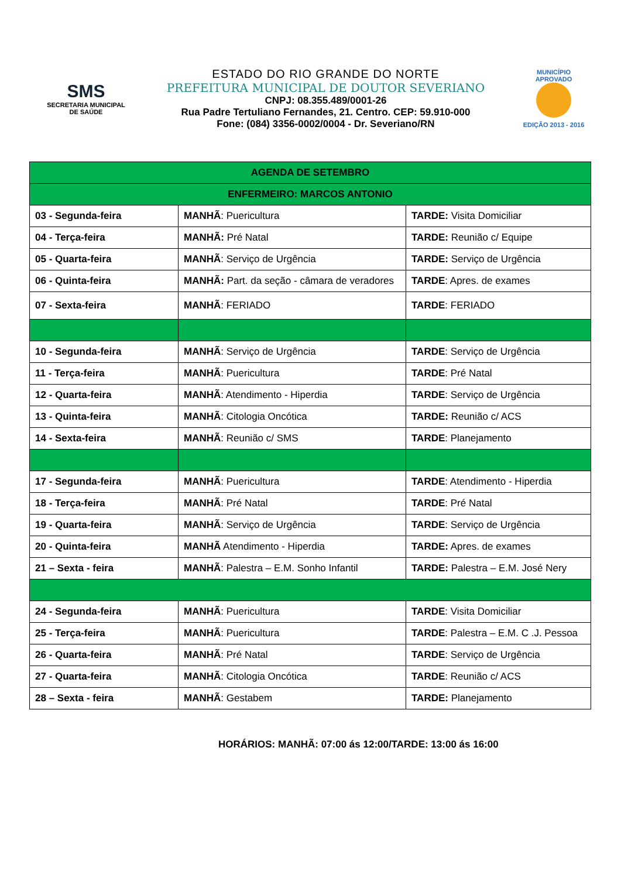SMS
SECRETARIA MUNICIPAL
DE SAÚDE
ESTADO DO RIO GRANDE DO NORTE
PREFEITURA MUNICIPAL DE DOUTOR SEVERIANO
CNPJ: 08.355.489/0001-26
Rua Padre Tertuliano Fernandes, 21. Centro. CEP: 59.910-000
Fone: (084) 3356-0002/0004 - Dr. Severiano/RN
MUNICÍPIO APROVADO
EDIÇÃO 2013 - 2016
| AGENDA DE SETEMBRO | | |
| ENFERMEIRO: MARCOS ANTONIO | | |
| 03 - Segunda-feira | MANHÃ : Puericultura | TARDE: Visita Domiciliar |
| 04 - Terça-feira | MANHÃ: Pré Natal | TARDE: Reunião c/ Equipe |
| 05 - Quarta-feira | MANHÃ : Serviço de Urgência | TARDE: Serviço de Urgência |
| 06 - Quinta-feira | MANHÃ: Part. da seção - câmara de veradores | TARDE : Apres. de exames |
| 07 - Sexta-feira | MANHÃ : FERIADO | TARDE : FERIADO |
| 10 - Segunda-feira | MANHÃ : Serviço de Urgência | TARDE : Serviço de Urgência |
| 11 - Terça-feira | MANHÃ : Puericultura | TARDE : Pré Natal |
| 12 - Quarta-feira | MANHÃ : Atendimento - Hiperdia | TARDE : Serviço de Urgência |
| 13 - Quinta-feira | MANHÃ : Citologia Oncótica | TARDE: Reunião c/ ACS |
| 14 - Sexta-feira | MANHÃ : Reunião c/ SMS | TARDE : Planejamento |
| 17 - Segunda-feira | MANHÃ : Puericultura | TARDE : Atendimento - Hiperdia |
| 18 - Terça-feira | MANHÃ : Pré Natal | TARDE : Pré Natal |
| 19 - Quarta-feira | MANHÃ : Serviço de Urgência | TARDE : Serviço de Urgência |
| 20 - Quinta-feira | MANHÃ Atendimento - Hiperdia | TARDE: Apres. de exames |
| 21 – Sexta - feira | MANHÃ : Palestra – E.M. Sonho Infantil | TARDE: Palestra – E.M. José Nery |
| 24 - Segunda-feira | MANHÃ : Puericultura | TARDE : Visita Domiciliar |
| 25 - Terça-feira | MANHÃ : Puericultura | TARDE : Palestra – E.M. C .J. Pessoa |
| 26 - Quarta-feira | MANHÃ : Pré Natal | TARDE : Serviço de Urgência |
| 27 - Quarta-feira | MANHÃ : Citologia Oncótica | TARDE : Reunião c/ ACS |
| 28 – Sexta - feira | MANHÃ : Gestabem | TARDE: Planejamento |
HORÁRIOS: MANHÃ: 07:00 ás 12:00/TARDE: 13:00 ás 16:00